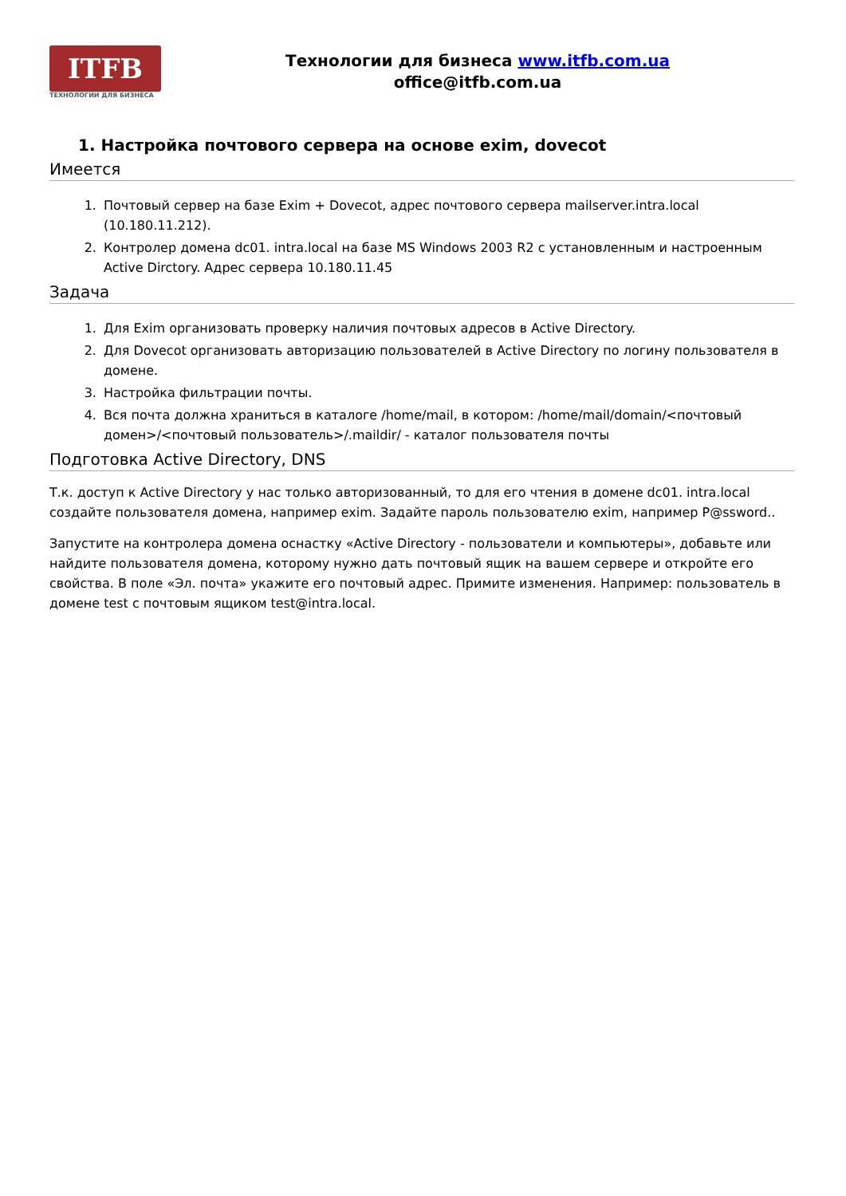ITFB
ТЕХНОЛОГИИ ДЛЯ БИЗНЕСА
Технологии для бизнеса www.itfb.com.ua
office@itfb.com.ua
1. Настройка почтового сервера на основе exim, dovecot
Имеется
1. Почтовый сервер на базе Exim + Dovecot, адрес почтового сервера mailserver.intra.local (10.180.11.212).
2. Контролер домена dc01. intra.local на базе MS Windows 2003 R2 с установленным и настроенным Active Dirctory. Адрес сервера 10.180.11.45
Задача
1. Для Exim организовать проверку наличия почтовых адресов в Active Directory.
2. Для Dovecot организовать авторизацию пользователей в Active Directory по логину пользователя в домене.
3. Настройка фильтрации почты.
4. Вся почта должна храниться в каталоге /home/mail, в котором: /home/mail/domain/<почтовый домен>/<почтовый пользователь>/.maildir/ - каталог пользователя почты
Подготовка Active Directory, DNS
Т.к. доступ к Active Directory у нас только авторизованный, то для его чтения в домене dc01. intra.local создайте пользователя домена, например exim. Задайте пароль пользователю exim, например P@ssword..
Запустите на контролера домена оснастку «Active Directory - пользователи и компьютеры», добавьте или найдите пользователя домена, которому нужно дать почтовый ящик на вашем сервере и откройте его свойства. В поле «Эл. почта» укажите его почтовый адрес. Примите изменения. Например: пользователь в домене test с почтовым ящиком test@intra.local.